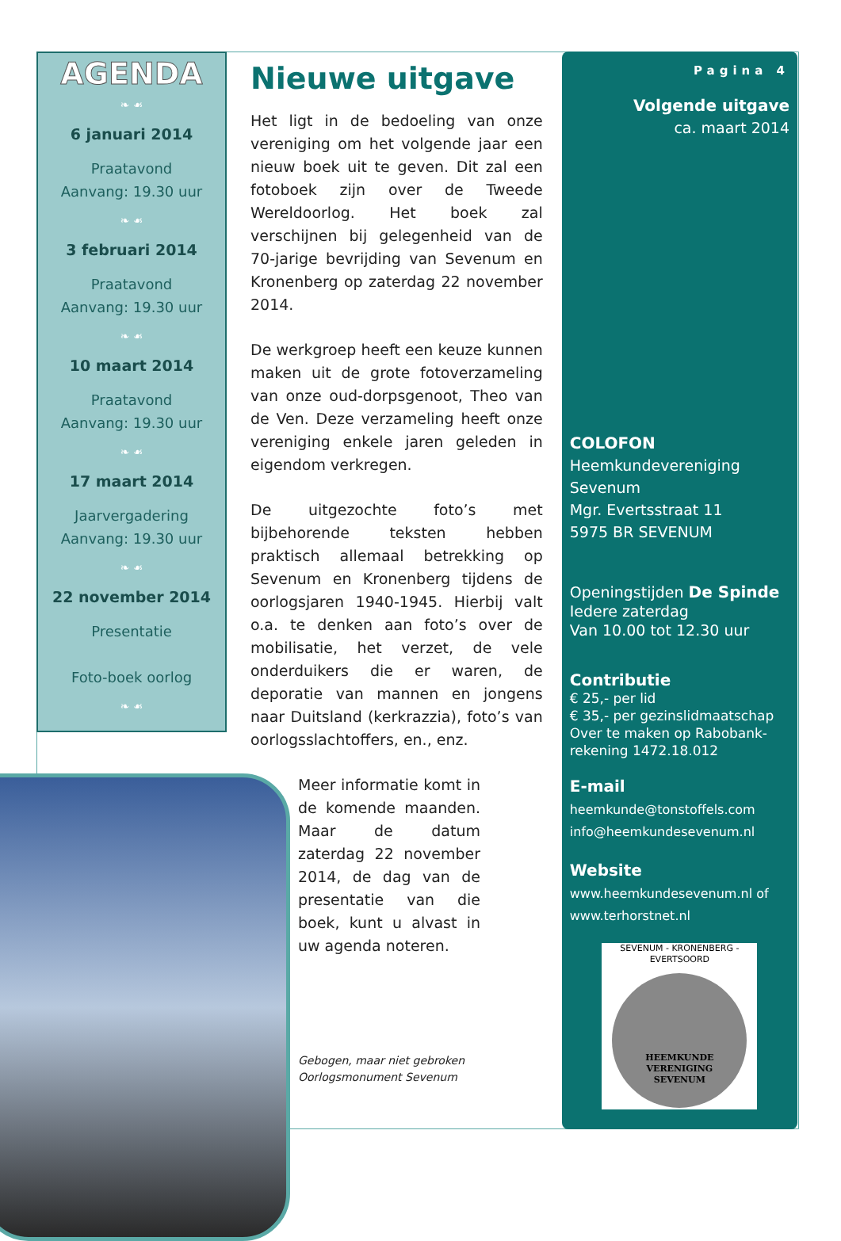AGENDA
❧ ☙
6 januari 2014
Praatavond
Aanvang: 19.30 uur
❧ ☙
3 februari 2014
Praatavond
Aanvang: 19.30 uur
❧ ☙
10 maart 2014
Praatavond
Aanvang: 19.30 uur
❧ ☙
17 maart 2014
Jaarvergadering
Aanvang: 19.30 uur
❧ ☙
22 november 2014
Presentatie
Foto-boek oorlog
❧ ☙
Nieuwe uitgave
Het ligt in de bedoeling van onze vereniging om het volgende jaar een nieuw boek uit te geven. Dit zal een fotoboek zijn over de Tweede Wereldoorlog. Het boek zal verschijnen bij gelegenheid van de 70-jarige bevrijding van Sevenum en Kronenberg op zaterdag 22 november 2014.
De werkgroep heeft een keuze kunnen maken uit de grote fotoverzameling van onze oud-dorpsgenoot, Theo van de Ven. Deze verzameling heeft onze vereniging enkele jaren geleden in eigendom verkregen.
De uitgezochte foto’s met bijbehorende teksten hebben praktisch allemaal betrekking op Sevenum en Kronenberg tijdens de oorlogsjaren 1940-1945. Hierbij valt o.a. te denken aan foto’s over de mobilisatie, het verzet, de vele onderduikers die er waren, de deporatie van mannen en jongens naar Duitsland (kerkrazzia), foto’s van oorlogsslachtoffers, en., enz.
Meer informatie komt in de komende maanden. Maar de datum zaterdag 22 november 2014, de dag van de presentatie van die boek, kunt u alvast in uw agenda noteren.
Gebogen, maar niet gebroken
Oorlogsmonument Sevenum
Pagina 4
Volgende uitgave
ca. maart 2014
COLOFON
Heemkundevereniging
Sevenum
Mgr. Evertsstraat 11
5975 BR SEVENUM
Openingstijden De Spinde
Iedere zaterdag
Van 10.00 tot 12.30 uur
Contributie
€ 25,- per lid
€ 35,- per gezinslidmaatschap
Over te maken op Rabobank-rekening 1472.18.012
E-mail
heemkunde@tonstoffels.com
info@heemkundesevenum.nl
Website
www.heemkundesevenum.nl of
www.terhorstnet.nl
SEVENUM - KRONENBERG - EVERTSOORD
HEEMKUNDE
VERENIGING
SEVENUM